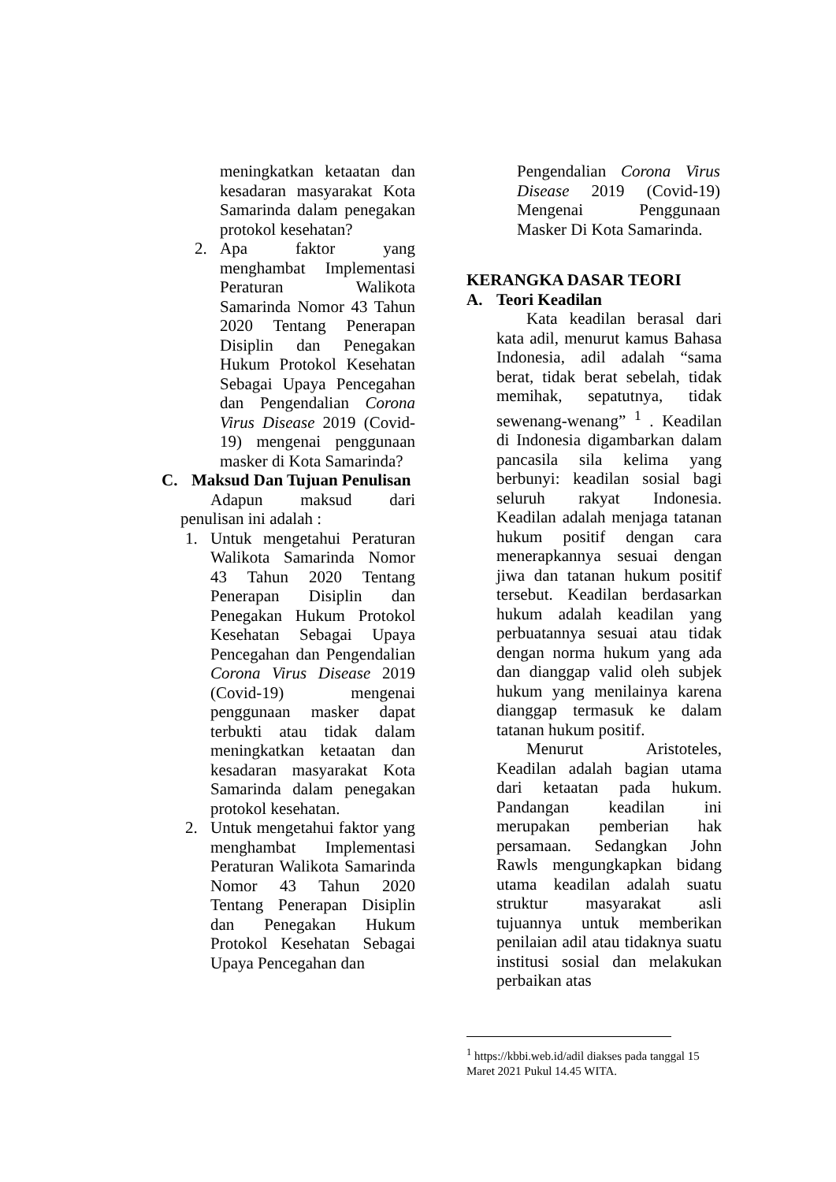meningkatkan ketaatan dan kesadaran masyarakat Kota Samarinda dalam penegakan protokol kesehatan?
2. Apa faktor yang menghambat Implementasi Peraturan Walikota Samarinda Nomor 43 Tahun 2020 Tentang Penerapan Disiplin dan Penegakan Hukum Protokol Kesehatan Sebagai Upaya Pencegahan dan Pengendalian Corona Virus Disease 2019 (Covid-19) mengenai penggunaan masker di Kota Samarinda?
C. Maksud Dan Tujuan Penulisan
Adapun maksud dari penulisan ini adalah :
1. Untuk mengetahui Peraturan Walikota Samarinda Nomor 43 Tahun 2020 Tentang Penerapan Disiplin dan Penegakan Hukum Protokol Kesehatan Sebagai Upaya Pencegahan dan Pengendalian Corona Virus Disease 2019 (Covid-19) mengenai penggunaan masker dapat terbukti atau tidak dalam meningkatkan ketaatan dan kesadaran masyarakat Kota Samarinda dalam penegakan protokol kesehatan.
2. Untuk mengetahui faktor yang menghambat Implementasi Peraturan Walikota Samarinda Nomor 43 Tahun 2020 Tentang Penerapan Disiplin dan Penegakan Hukum Protokol Kesehatan Sebagai Upaya Pencegahan dan
Pengendalian Corona Virus Disease 2019 (Covid-19) Mengenai Penggunaan Masker Di Kota Samarinda.
KERANGKA DASAR TEORI
A. Teori Keadilan
Kata keadilan berasal dari kata adil, menurut kamus Bahasa Indonesia, adil adalah “sama berat, tidak berat sebelah, tidak memihak, sepatutnya, tidak sewenang-wenang” <sup>1</sup> . Keadilan di Indonesia digambarkan dalam pancasila sila kelima yang berbunyi: keadilan sosial bagi seluruh rakyat Indonesia. Keadilan adalah menjaga tatanan hukum positif dengan cara menerapkannya sesuai dengan jiwa dan tatanan hukum positif tersebut. Keadilan berdasarkan hukum adalah keadilan yang perbuatannya sesuai atau tidak dengan norma hukum yang ada dan dianggap valid oleh subjek hukum yang menilainya karena dianggap termasuk ke dalam tatanan hukum positif.
Menurut Aristoteles, Keadilan adalah bagian utama dari ketaatan pada hukum. Pandangan keadilan ini merupakan pemberian hak persamaan. Sedangkan John Rawls mengungkapkan bidang utama keadilan adalah suatu struktur masyarakat asli tujuannya untuk memberikan penilaian adil atau tidaknya suatu institusi sosial dan melakukan perbaikan atas
<sup>1</sup> https://kbbi.web.id/adil diakses pada tanggal 15 Maret 2021 Pukul 14.45 WITA.